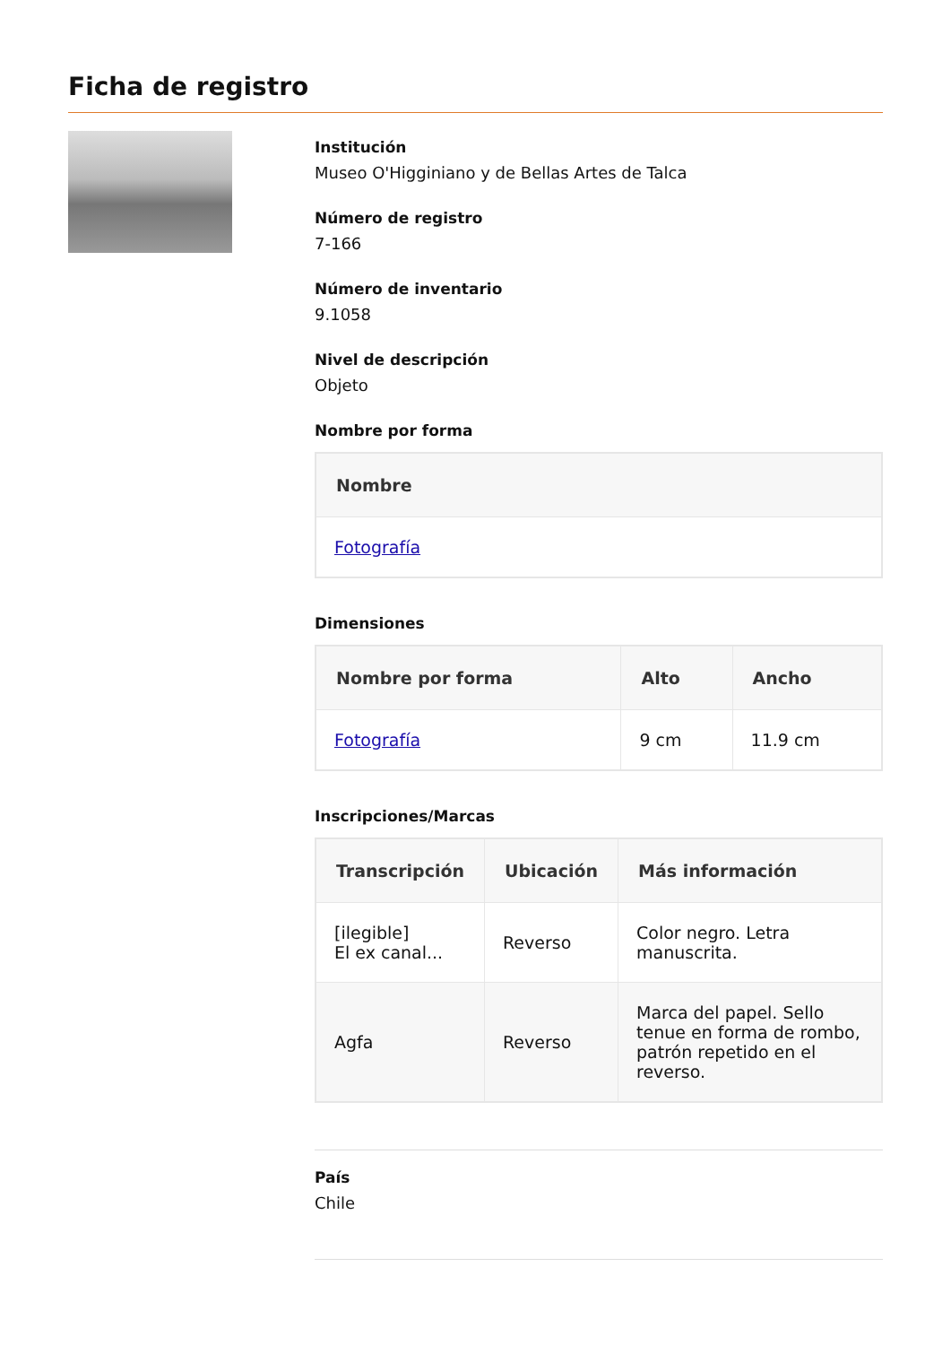Ficha de registro
Institución
Museo O'Higginiano y de Bellas Artes de Talca
Número de registro
7-166
Número de inventario
9.1058
Nivel de descripción
Objeto
Nombre por forma
| Nombre |
| --- |
| Fotografía |
Dimensiones
| Nombre por forma | Alto | Ancho |
| --- | --- | --- |
| Fotografía | 9 cm | 11.9 cm |
Inscripciones/Marcas
| Transcripción | Ubicación | Más información |
| --- | --- | --- |
| [ilegible] El ex canal... | Reverso | Color negro. Letra manuscrita. |
| Agfa | Reverso | Marca del papel. Sello tenue en forma de rombo, patrón repetido en el reverso. |
País
Chile